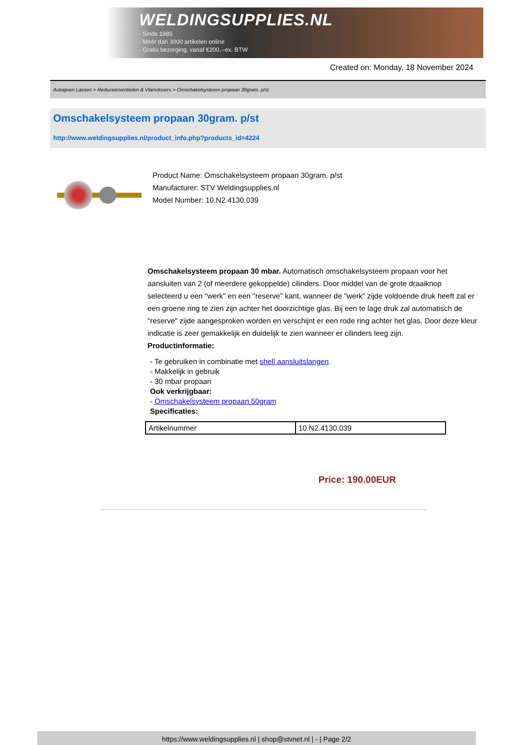WELDINGSUPPLIES.NL
- Sinds 1985
- Méér dan 3000 artikelen online
- Gratis bezorging, vanaf €200,--ex. BTW
Created on: Monday, 18 November 2024
Autogeen Lassen > Reduceerventielen & Vlamdovers > Omschakelsysteem propaan 30gram. p/st
Omschakelsysteem propaan 30gram. p/st
http://www.weldingsupplies.nl/product_info.php?products_id=4224
Product Name: Omschakelsysteem propaan 30gram. p/st
Manufacturer: STV Weldingsupplies.nl
Model Number: 10.N2.4130.039
Omschakelsysteem propaan 30 mbar. Automatisch omschakelsysteem propaan voor het aansluiten van 2 (of meerdere gekoppelde) cilinders. Door middel van de grote draaiknop selecteerd u een "werk" en een "reserve" kant, wanneer de "werk" zijde voldoende druk heeft zal er een groene ring te zien zijn achter het doorzichtige glas. Bij een te lage druk zal automatisch de "reserve" zijde aangesproken worden en verschijnt er een rode ring achter het glas. Door deze kleur indicatie is zeer gemakkelijk en duidelijk te zien wanneer er cilinders leeg zijn.
Productinformatie:
- Te gebruiken in combinatie met shell aansluitslangen.
- Makkelijk in gebruik
- 30 mbar propaan
Ook verkrijgbaar:
- Omschakelsysteem propaan 50gram
Specificaties:
| Artikelnummer | 10.N2.4130.039 |
Price: 190.00EUR
https://www.weldingsupplies.nl | shop@stvnet.nl | - | Page 2/2